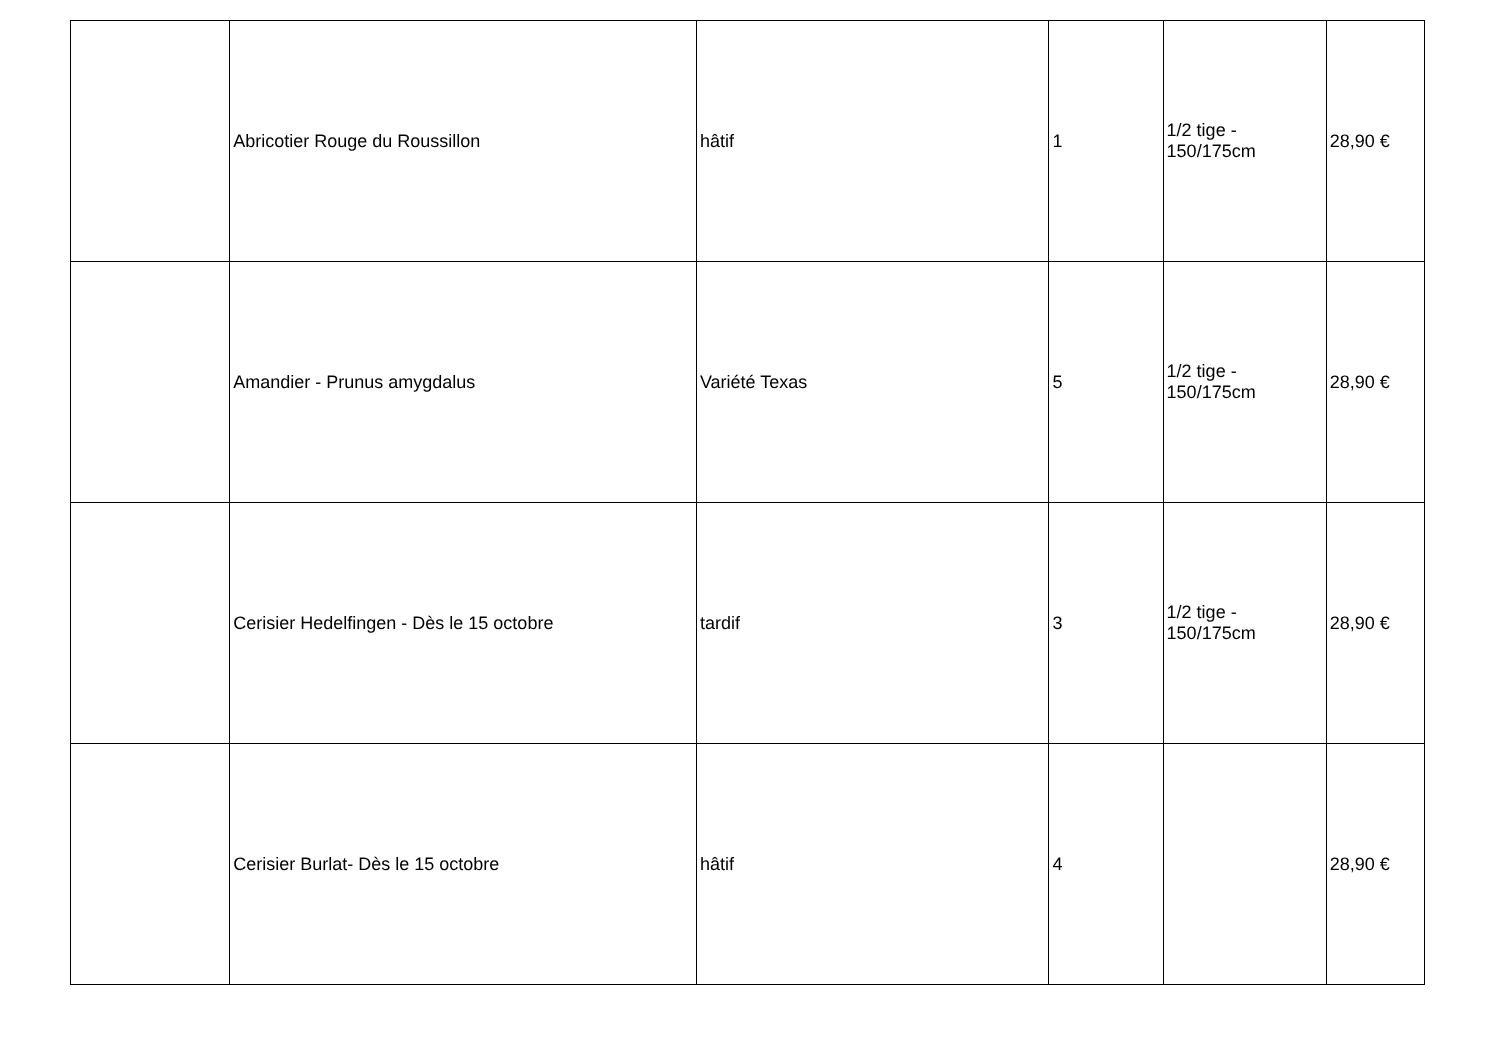| | Abricotier Rouge du Roussillon | hâtif | 1 | 1/2 tige - 150/175cm | 28,90 € |
| | Amandier - Prunus amygdalus | Variété Texas | 5 | 1/2 tige - 150/175cm | 28,90 € |
| | Cerisier Hedelfingen - Dès le 15 octobre | tardif | 3 | 1/2 tige - 150/175cm | 28,90 € |
| | Cerisier Burlat- Dès le 15 octobre | hâtif | 4 | | 28,90 € |